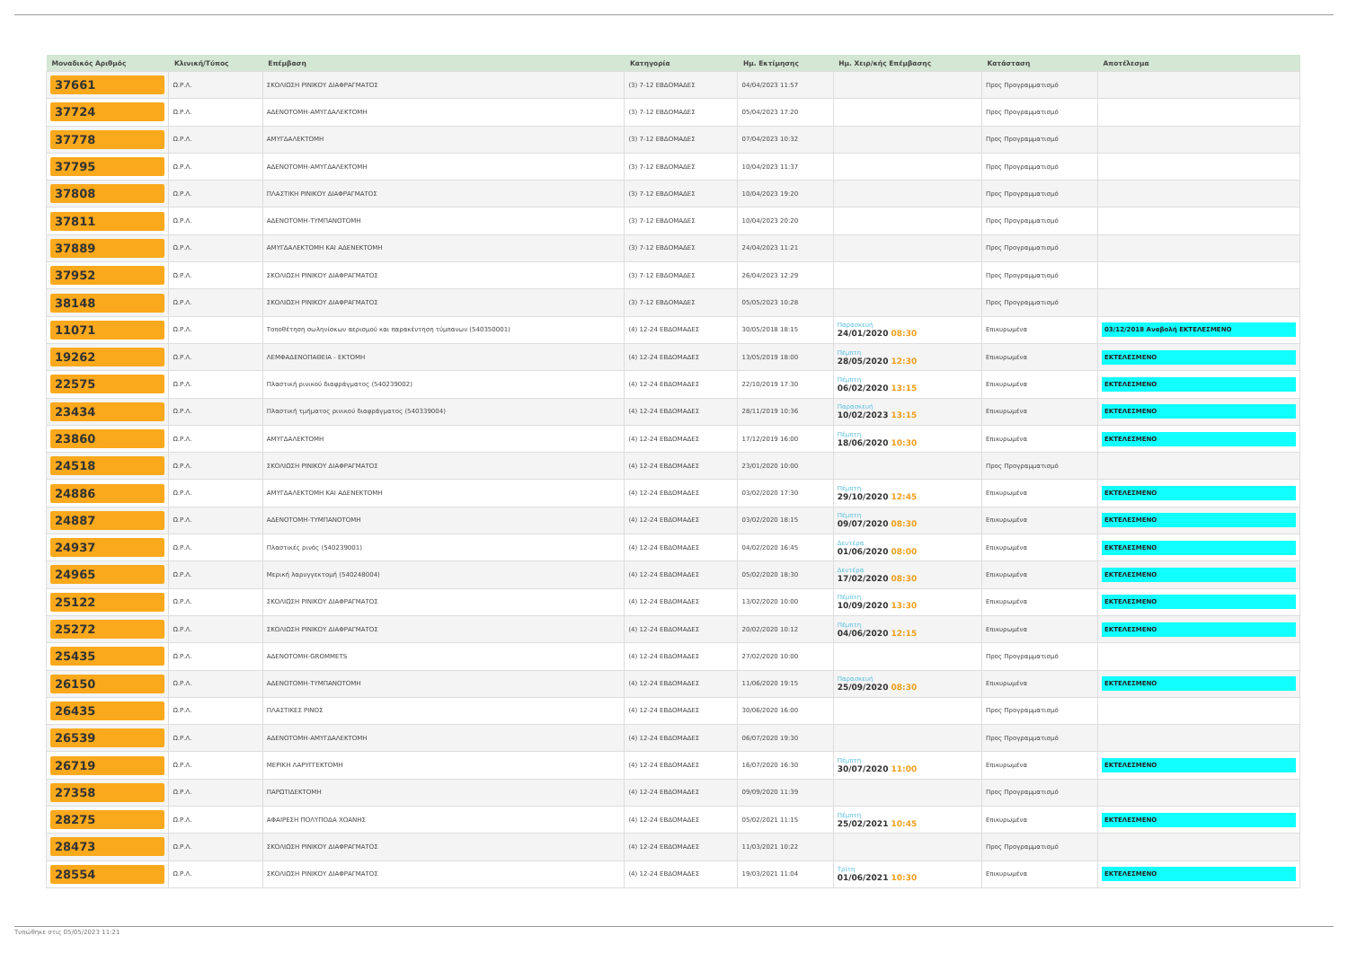| Μοναδικός Αριθμός | Κλινική/Τύπος | Επέμβαση | Κατηγορία | Ημ. Εκτίμησης | Ημ. Χειρ/κής Επέμβασης | Κατάσταση | Αποτέλεσμα |
| --- | --- | --- | --- | --- | --- | --- | --- |
| 37661 | Ω.Ρ.Λ. | ΣΚΟΛΙΩΣΗ ΡΙΝΙΚΟΥ ΔΙΑΦΡΑΓΜΑΤΟΣ | (3) 7-12 ΕΒΔΟΜΑΔΕΣ | 04/04/2023 11:57 | | Προς Προγραμματισμό | |
| 37724 | Ω.Ρ.Λ. | ΑΔΕΝΟΤΟΜΗ-ΑΜΥΓΔΑΛΕΚΤΟΜΗ | (3) 7-12 ΕΒΔΟΜΑΔΕΣ | 05/04/2023 17:20 | | Προς Προγραμματισμό | |
| 37778 | Ω.Ρ.Λ. | ΑΜΥΓΔΑΛΕΚΤΟΜΗ | (3) 7-12 ΕΒΔΟΜΑΔΕΣ | 07/04/2023 10:32 | | Προς Προγραμματισμό | |
| 37795 | Ω.Ρ.Λ. | ΑΔΕΝΟΤΟΜΗ-ΑΜΥΓΔΑΛΕΚΤΟΜΗ | (3) 7-12 ΕΒΔΟΜΑΔΕΣ | 10/04/2023 11:37 | | Προς Προγραμματισμό | |
| 37808 | Ω.Ρ.Λ. | ΠΛΑΣΤΙΚΗ ΡΙΝΙΚΟΥ ΔΙΑΦΡΑΓΜΑΤΟΣ | (3) 7-12 ΕΒΔΟΜΑΔΕΣ | 10/04/2023 19:20 | | Προς Προγραμματισμό | |
| 37811 | Ω.Ρ.Λ. | ΑΔΕΝΟΤΟΜΗ-ΤΥΜΠΑΝΟΤΟΜΗ | (3) 7-12 ΕΒΔΟΜΑΔΕΣ | 10/04/2023 20:20 | | Προς Προγραμματισμό | |
| 37889 | Ω.Ρ.Λ. | ΑΜΥΓΔΑΛΕΚΤΟΜΗ ΚΑΙ ΑΔΕΝΕΚΤΟΜΗ | (3) 7-12 ΕΒΔΟΜΑΔΕΣ | 24/04/2023 11:21 | | Προς Προγραμματισμό | |
| 37952 | Ω.Ρ.Λ. | ΣΚΟΛΙΩΣΗ ΡΙΝΙΚΟΥ ΔΙΑΦΡΑΓΜΑΤΟΣ | (3) 7-12 ΕΒΔΟΜΑΔΕΣ | 26/04/2023 12:29 | | Προς Προγραμματισμό | |
| 38148 | Ω.Ρ.Λ. | ΣΚΟΛΙΩΣΗ ΡΙΝΙΚΟΥ ΔΙΑΦΡΑΓΜΑΤΟΣ | (3) 7-12 ΕΒΔΟΜΑΔΕΣ | 05/05/2023 10:28 | | Προς Προγραμματισμό | |
| 11071 | Ω.Ρ.Λ. | Τοποθέτηση σωληνίσκων αερισμού και παρακέντηση τύμπανων (540350001) | (4) 12-24 ΕΒΔΟΜΑΔΕΣ | 30/05/2018 18:15 | Παρασκευή 24/01/2020 08:30 | Επικυρωμένα | 03/12/2018 Αναβολή ΕΚΤΕΛΕΣΜΕΝΟ |
| 19262 | Ω.Ρ.Λ. | ΛΕΜΦΑΔΕΝΟΠΑΘΕΙΑ - ΕΚΤΟΜΗ | (4) 12-24 ΕΒΔΟΜΑΔΕΣ | 13/05/2019 18:00 | Πέμπτη 28/05/2020 12:30 | Επικυρωμένα | ΕΚΤΕΛΕΣΜΕΝΟ |
| 22575 | Ω.Ρ.Λ. | Πλαστική ρινικού διαφράγματος (540239002) | (4) 12-24 ΕΒΔΟΜΑΔΕΣ | 22/10/2019 17:30 | Πέμπτη 06/02/2020 13:15 | Επικυρωμένα | ΕΚΤΕΛΕΣΜΕΝΟ |
| 23434 | Ω.Ρ.Λ. | Πλαστική τμήματος ρινικού διαφράγματος (540339004) | (4) 12-24 ΕΒΔΟΜΑΔΕΣ | 28/11/2019 10:36 | Παρασκευή 10/02/2023 13:15 | Επικυρωμένα | ΕΚΤΕΛΕΣΜΕΝΟ |
| 23860 | Ω.Ρ.Λ. | ΑΜΥΓΔΑΛΕΚΤΟΜΗ | (4) 12-24 ΕΒΔΟΜΑΔΕΣ | 17/12/2019 16:00 | Πέμπτη 18/06/2020 10:30 | Επικυρωμένα | ΕΚΤΕΛΕΣΜΕΝΟ |
| 24518 | Ω.Ρ.Λ. | ΣΚΟΛΙΩΣΗ ΡΙΝΙΚΟΥ ΔΙΑΦΡΑΓΜΑΤΟΣ | (4) 12-24 ΕΒΔΟΜΑΔΕΣ | 23/01/2020 10:00 | | Προς Προγραμματισμό | |
| 24886 | Ω.Ρ.Λ. | ΑΜΥΓΔΑΛΕΚΤΟΜΗ ΚΑΙ ΑΔΕΝΕΚΤΟΜΗ | (4) 12-24 ΕΒΔΟΜΑΔΕΣ | 03/02/2020 17:30 | Πέμπτη 29/10/2020 12:45 | Επικυρωμένα | ΕΚΤΕΛΕΣΜΕΝΟ |
| 24887 | Ω.Ρ.Λ. | ΑΔΕΝΟΤΟΜΗ-ΤΥΜΠΑΝΟΤΟΜΗ | (4) 12-24 ΕΒΔΟΜΑΔΕΣ | 03/02/2020 18:15 | Πέμπτη 09/07/2020 08:30 | Επικυρωμένα | ΕΚΤΕΛΕΣΜΕΝΟ |
| 24937 | Ω.Ρ.Λ. | Πλαστικές ρινός (540239001) | (4) 12-24 ΕΒΔΟΜΑΔΕΣ | 04/02/2020 16:45 | Δευτέρα 01/06/2020 08:00 | Επικυρωμένα | ΕΚΤΕΛΕΣΜΕΝΟ |
| 24965 | Ω.Ρ.Λ. | Μερική λαρυγγεκτομή (540248004) | (4) 12-24 ΕΒΔΟΜΑΔΕΣ | 05/02/2020 18:30 | Δευτέρα 17/02/2020 08:30 | Επικυρωμένα | ΕΚΤΕΛΕΣΜΕΝΟ |
| 25122 | Ω.Ρ.Λ. | ΣΚΟΛΙΩΣΗ ΡΙΝΙΚΟΥ ΔΙΑΦΡΑΓΜΑΤΟΣ | (4) 12-24 ΕΒΔΟΜΑΔΕΣ | 13/02/2020 10:00 | Πέμπτη 10/09/2020 13:30 | Επικυρωμένα | ΕΚΤΕΛΕΣΜΕΝΟ |
| 25272 | Ω.Ρ.Λ. | ΣΚΟΛΙΩΣΗ ΡΙΝΙΚΟΥ ΔΙΑΦΡΑΓΜΑΤΟΣ | (4) 12-24 ΕΒΔΟΜΑΔΕΣ | 20/02/2020 10:12 | Πέμπτη 04/06/2020 12:15 | Επικυρωμένα | ΕΚΤΕΛΕΣΜΕΝΟ |
| 25435 | Ω.Ρ.Λ. | ΑΔΕΝΟΤΟΜΗ-GROMMETS | (4) 12-24 ΕΒΔΟΜΑΔΕΣ | 27/02/2020 10:00 | | Προς Προγραμματισμό | |
| 26150 | Ω.Ρ.Λ. | ΑΔΕΝΟΤΟΜΗ-ΤΥΜΠΑΝΟΤΟΜΗ | (4) 12-24 ΕΒΔΟΜΑΔΕΣ | 11/06/2020 19:15 | Παρασκευή 25/09/2020 08:30 | Επικυρωμένα | ΕΚΤΕΛΕΣΜΕΝΟ |
| 26435 | Ω.Ρ.Λ. | ΠΛΑΣΤΙΚΕΣ ΡΙΝΟΣ | (4) 12-24 ΕΒΔΟΜΑΔΕΣ | 30/06/2020 16:00 | | Προς Προγραμματισμό | |
| 26539 | Ω.Ρ.Λ. | ΑΔΕΝΟΤΟΜΗ-ΑΜΥΓΔΑΛΕΚΤΟΜΗ | (4) 12-24 ΕΒΔΟΜΑΔΕΣ | 06/07/2020 19:30 | | Προς Προγραμματισμό | |
| 26719 | Ω.Ρ.Λ. | ΜΕΡΙΚΗ ΛΑΡΥΓΓΕΚΤΟΜΗ | (4) 12-24 ΕΒΔΟΜΑΔΕΣ | 16/07/2020 16:30 | Πέμπτη 30/07/2020 11:00 | Επικυρωμένα | ΕΚΤΕΛΕΣΜΕΝΟ |
| 27358 | Ω.Ρ.Λ. | ΠΑΡΩΤΙΔΕΚΤΟΜΗ | (4) 12-24 ΕΒΔΟΜΑΔΕΣ | 09/09/2020 11:39 | | Προς Προγραμματισμό | |
| 28275 | Ω.Ρ.Λ. | ΑΦΑΙΡΕΣΗ ΠΟΛΥΠΟΔΑ ΧΟΑΝΗΣ | (4) 12-24 ΕΒΔΟΜΑΔΕΣ | 05/02/2021 11:15 | Πέμπτη 25/02/2021 10:45 | Επικυρωμένα | ΕΚΤΕΛΕΣΜΕΝΟ |
| 28473 | Ω.Ρ.Λ. | ΣΚΟΛΙΩΣΗ ΡΙΝΙΚΟΥ ΔΙΑΦΡΑΓΜΑΤΟΣ | (4) 12-24 ΕΒΔΟΜΑΔΕΣ | 11/03/2021 10:22 | | Προς Προγραμματισμό | |
| 28554 | Ω.Ρ.Λ. | ΣΚΟΛΙΩΣΗ ΡΙΝΙΚΟΥ ΔΙΑΦΡΑΓΜΑΤΟΣ | (4) 12-24 ΕΒΔΟΜΑΔΕΣ | 19/03/2021 11:04 | Τρίτη 01/06/2021 10:30 | Επικυρωμένα | ΕΚΤΕΛΕΣΜΕΝΟ |
Τυπώθηκε στις 05/05/2023 11:21